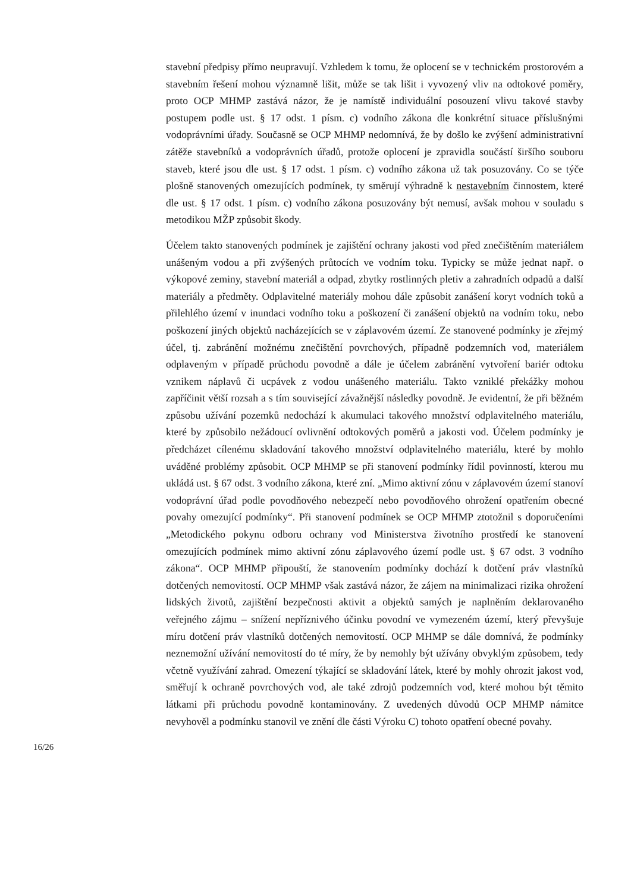stavební předpisy přímo neupravují. Vzhledem k tomu, že oplocení se v technickém prostorovém a stavebním řešení mohou významně lišit, může se tak lišit i vyvozený vliv na odtokové poměry, proto OCP MHMP zastává názor, že je namístě individuální posouzení vlivu takové stavby postupem podle ust. § 17 odst. 1 písm. c) vodního zákona dle konkrétní situace příslušnými vodoprávními úřady. Současně se OCP MHMP nedomnívá, že by došlo ke zvýšení administrativní zátěže stavebníků a vodoprávních úřadů, protože oplocení je zpravidla součástí širšího souboru staveb, které jsou dle ust. § 17 odst. 1 písm. c) vodního zákona už tak posuzovány. Co se týče plošně stanovených omezujících podmínek, ty směrují výhradně k nestavebním činnostem, které dle ust. § 17 odst. 1 písm. c) vodního zákona posuzovány být nemusí, avšak mohou v souladu s metodikou MŽP způsobit škody.
Účelem takto stanovených podmínek je zajištění ochrany jakosti vod před znečištěním materiálem unášeným vodou a při zvýšených průtocích ve vodním toku. Typicky se může jednat např. o výkopové zeminy, stavební materiál a odpad, zbytky rostlinných pletiv a zahradních odpadů a další materiály a předměty. Odplavitelné materiály mohou dále způsobit zanášení koryt vodních toků a přilehlého území v inundaci vodního toku a poškození či zanášení objektů na vodním toku, nebo poškození jiných objektů nacházejících se v záplavovém území. Ze stanovené podmínky je zřejmý účel, tj. zabránění možnému znečištění povrchových, případně podzemních vod, materiálem odplaveným v případě průchodu povodně a dále je účelem zabránění vytvoření bariér odtoku vznikem náplavů či ucpávek z vodou unášeného materiálu. Takto vzniklé překážky mohou zapříčinit větší rozsah a s tím související závažnější následky povodně. Je evidentní, že při běžném způsobu užívání pozemků nedochází k akumulaci takového množství odplavitelného materiálu, které by způsobilo nežádoucí ovlivnění odtokových poměrů a jakosti vod. Účelem podmínky je předcházet cílenému skladování takového množství odplavitelného materiálu, které by mohlo uváděné problémy způsobit. OCP MHMP se při stanovení podmínky řídil povinností, kterou mu ukládá ust. § 67 odst. 3 vodního zákona, které zní. „Mimo aktivní zónu v záplavovém území stanoví vodoprávní úřad podle povodňového nebezpečí nebo povodňového ohrožení opatřením obecné povahy omezující podmínky“. Při stanovení podmínek se OCP MHMP ztotožnil s doporučeními „Metodického pokynu odboru ochrany vod Ministerstva životního prostředí ke stanovení omezujících podmínek mimo aktivní zónu záplavového území podle ust. § 67 odst. 3 vodního zákona“. OCP MHMP připouští, že stanovením podmínky dochází k dotčení práv vlastníků dotčených nemovitostí. OCP MHMP však zastává názor, že zájem na minimalizaci rizika ohrožení lidských životů, zajištění bezpečnosti aktivit a objektů samých je naplněním deklarovaného veřejného zájmu – snížení nepříznivého účinku povodní ve vymezeném území, který převyšuje míru dotčení práv vlastníků dotčených nemovitostí. OCP MHMP se dále domnívá, že podmínky neznemožní užívání nemovitostí do té míry, že by nemohly být užívány obvyklým způsobem, tedy včetně využívání zahrad. Omezení týkající se skladování látek, které by mohly ohrozit jakost vod, směřují k ochraně povrchových vod, ale také zdrojů podzemních vod, které mohou být těmito látkami při průchodu povodně kontaminovány. Z uvedených důvodů OCP MHMP námitce nevyhověl a podmínku stanovil ve znění dle části Výroku C) tohoto opatření obecné povahy.
16/26